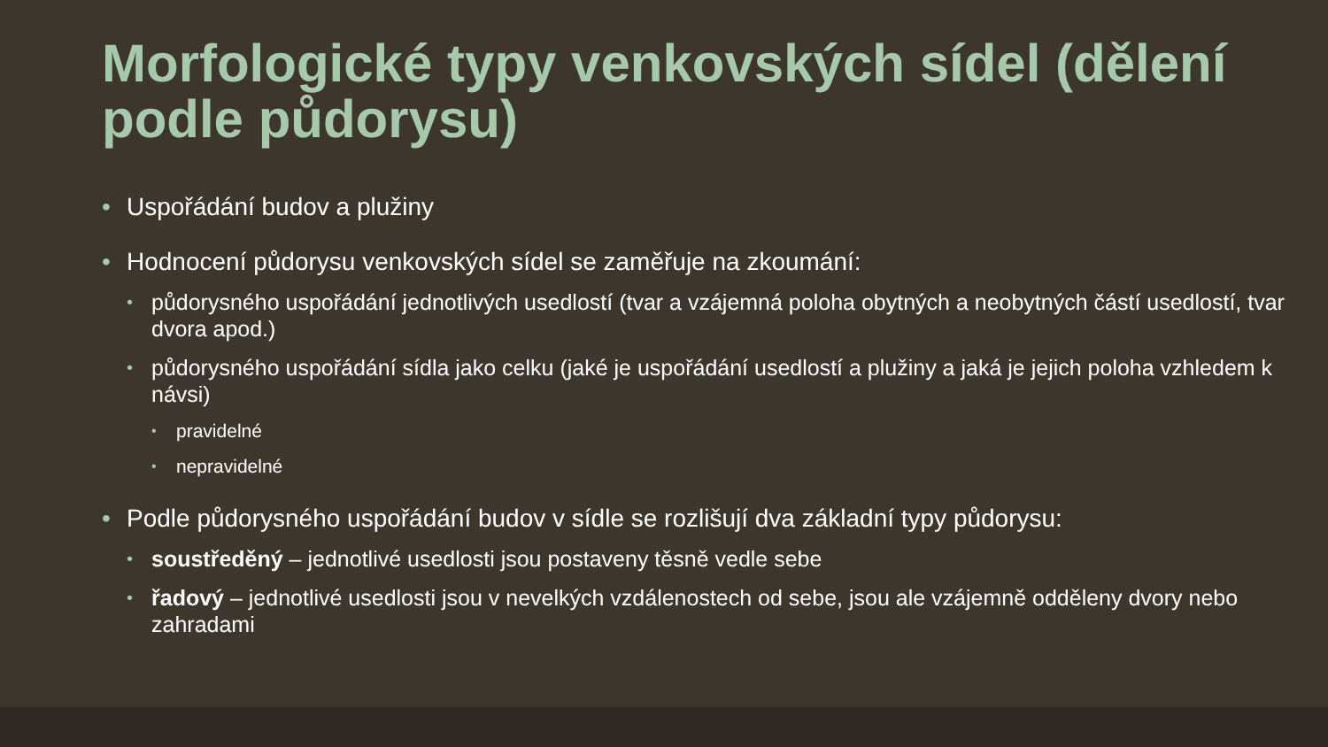Morfologické typy venkovských sídel (dělení podle půdorysu)
• Uspořádání budov a plužiny
• Hodnocení půdorysu venkovských sídel se zaměřuje na zkoumání:
• půdorysného uspořádání jednotlivých usedlostí (tvar a vzájemná poloha obytných a neobytných částí usedlostí, tvar dvora apod.)
• půdorysného uspořádání sídla jako celku (jaké je uspořádání usedlostí a plužiny a jaká je jejich poloha vzhledem k návsi)
• pravidelné
• nepravidelné
• Podle půdorysného uspořádání budov v sídle se rozlišují dva základní typy půdorysu:
• soustředěný – jednotlivé usedlosti jsou postaveny těsně vedle sebe
• řadový – jednotlivé usedlosti jsou v nevelkých vzdálenostech od sebe, jsou ale vzájemně odděleny dvory nebo zahradami